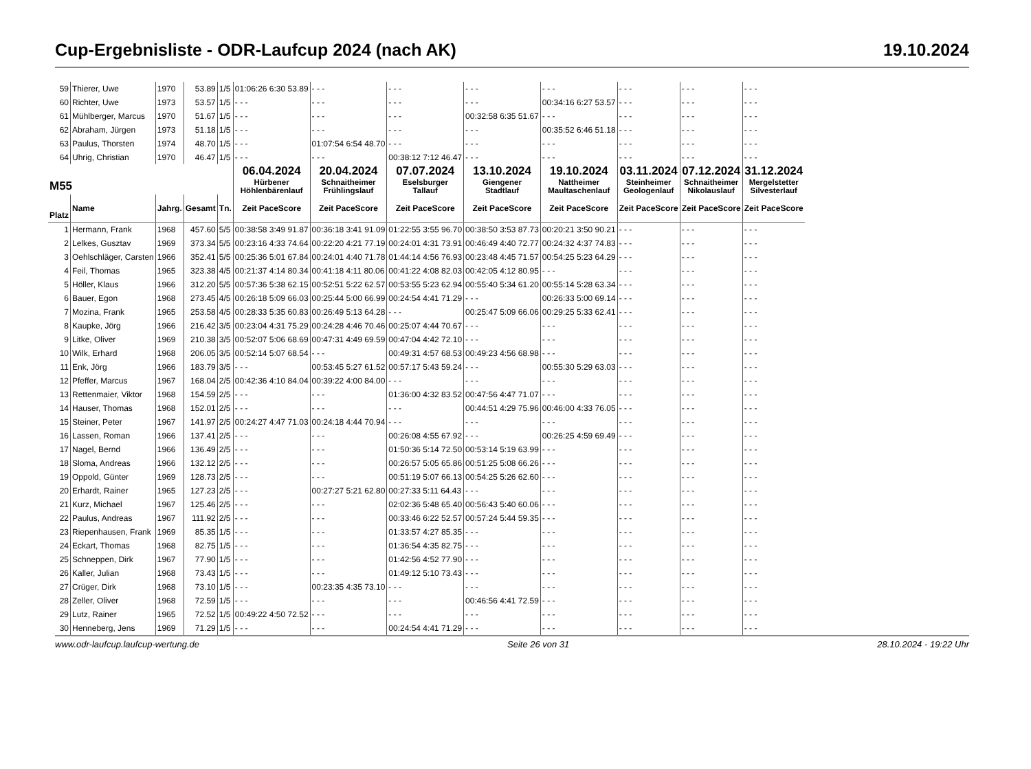Cup-Ergebnisliste - ODR-Laufcup 2024 (nach AK) 19.10.2024
| 59 | Thierer, Uwe | 1970 | 53.89 | 1/5 | 01:06:26 6:30 53.89 | - - - | - - - | - - - | - - - | - - - | - - - | - - - |
| 60 | Richter, Uwe | 1973 | 53.57 | 1/5 | - - - | - - - | - - - | - - - | 00:34:16 6:27 53.57 | - - - | - - - | - - - |
| 61 | Mühlberger, Marcus | 1970 | 51.67 | 1/5 | - - - | - - - | - - - | 00:32:58 6:35 51.67 | - - - | - - - | - - - | - - - |
| 62 | Abraham, Jürgen | 1973 | 51.18 | 1/5 | - - - | - - - | - - - | - - - | 00:35:52 6:46 51.18 | - - - | - - - | - - - |
| 63 | Paulus, Thorsten | 1974 | 48.70 | 1/5 | - - - | 01:07:54 6:54 48.70 | - - - | - - - | - - - | - - - | - - - | - - - |
| 64 | Uhrig, Christian | 1970 | 46.47 | 1/5 | - - - | - - - | 00:38:12 7:12 46.47 | - - - | - - - | - - - | - - - | - - - |
| M55 | | | | | 06.04.2024 Hürbener Höhlenbärenlauf | 20.04.2024 Schnaitheimer Frühlingslauf | 07.07.2024 Eselsburger Tallauf | 13.10.2024 Giengener Stadtlauf | 19.10.2024 Nattheimer Maultaschenlauf | 03.11.2024 Steinheimer Geologenlauf | 07.12.2024 Schnaitheimer Nikolauslauf | 31.12.2024 Mergelstetter Silvesterlauf |
| Platz | Name | Jahrg. | Gesamt | Tn. | Zeit PaceScore | Zeit PaceScore | Zeit PaceScore | Zeit PaceScore | Zeit PaceScore | Zeit PaceScore | Zeit PaceScore | Zeit PaceScore |
| 1 | Hermann, Frank | 1968 | 457.60 | 5/5 | 00:38:58 3:49 91.87 | 00:36:18 3:41 91.09 | 01:22:55 3:55 96.70 | 00:38:50 3:53 87.73 | 00:20:21 3:50 90.21 | - - - | - - - | - - - |
| 2 | Lelkes, Gusztav | 1969 | 373.34 | 5/5 | 00:23:16 4:33 74.64 | 00:22:20 4:21 77.19 | 00:24:01 4:31 73.91 | 00:46:49 4:40 72.77 | 00:24:32 4:37 74.83 | - - - | - - - | - - - |
| 3 | Oehlschläger, Carsten | 1966 | 352.41 | 5/5 | 00:25:36 5:01 67.84 | 00:24:01 4:40 71.78 | 01:44:14 4:56 76.93 | 00:23:48 4:45 71.57 | 00:54:25 5:23 64.29 | - - - | - - - | - - - |
| 4 | Feil, Thomas | 1965 | 323.38 | 4/5 | 00:21:37 4:14 80.34 | 00:41:18 4:11 80.06 | 00:41:22 4:08 82.03 | 00:42:05 4:12 80.95 | - - - | - - - | - - - | - - - |
| 5 | Höller, Klaus | 1966 | 312.20 | 5/5 | 00:57:36 5:38 62.15 | 00:52:51 5:22 62.57 | 00:53:55 5:23 62.94 | 00:55:40 5:34 61.20 | 00:55:14 5:28 63.34 | - - - | - - - | - - - |
| 6 | Bauer, Egon | 1968 | 273.45 | 4/5 | 00:26:18 5:09 66.03 | 00:25:44 5:00 66.99 | 00:24:54 4:41 71.29 | - - - | 00:26:33 5:00 69.14 | - - - | - - - | - - - |
| 7 | Mozina, Frank | 1965 | 253.58 | 4/5 | 00:28:33 5:35 60.83 | 00:26:49 5:13 64.28 | - - - | 00:25:47 5:09 66.06 | 00:29:25 5:33 62.41 | - - - | - - - | - - - |
| 8 | Kaupke, Jörg | 1966 | 216.42 | 3/5 | 00:23:04 4:31 75.29 | 00:24:28 4:46 70.46 | 00:25:07 4:44 70.67 | - - - | - - - | - - - | - - - | - - - |
| 9 | Litke, Oliver | 1969 | 210.38 | 3/5 | 00:52:07 5:06 68.69 | 00:47:31 4:49 69.59 | 00:47:04 4:42 72.10 | - - - | - - - | - - - | - - - | - - - |
| 10 | Wilk, Erhard | 1968 | 206.05 | 3/5 | 00:52:14 5:07 68.54 | - - - | 00:49:31 4:57 68.53 | 00:49:23 4:56 68.98 | - - - | - - - | - - - | - - - |
| 11 | Enk, Jörg | 1966 | 183.79 | 3/5 | - - - | 00:53:45 5:27 61.52 | 00:57:17 5:43 59.24 | - - - | 00:55:30 5:29 63.03 | - - - | - - - | - - - |
| 12 | Pfeffer, Marcus | 1967 | 168.04 | 2/5 | 00:42:36 4:10 84.04 | 00:39:22 4:00 84.00 | - - - | - - - | - - - | - - - | - - - | - - - |
| 13 | Rettenmaier, Viktor | 1968 | 154.59 | 2/5 | - - - | - - - | 01:36:00 4:32 83.52 | 00:47:56 4:47 71.07 | - - - | - - - | - - - | - - - |
| 14 | Hauser, Thomas | 1968 | 152.01 | 2/5 | - - - | - - - | - - - | 00:44:51 4:29 75.96 | 00:46:00 4:33 76.05 | - - - | - - - | - - - |
| 15 | Steiner, Peter | 1967 | 141.97 | 2/5 | 00:24:27 4:47 71.03 | 00:24:18 4:44 70.94 | - - - | - - - | - - - | - - - | - - - | - - - |
| 16 | Lassen, Roman | 1966 | 137.41 | 2/5 | - - - | - - - | 00:26:08 4:55 67.92 | - - - | 00:26:25 4:59 69.49 | - - - | - - - | - - - |
| 17 | Nagel, Bernd | 1966 | 136.49 | 2/5 | - - - | - - - | 01:50:36 5:14 72.50 | 00:53:14 5:19 63.99 | - - - | - - - | - - - | - - - |
| 18 | Sloma, Andreas | 1966 | 132.12 | 2/5 | - - - | - - - | 00:26:57 5:05 65.86 | 00:51:25 5:08 66.26 | - - - | - - - | - - - | - - - |
| 19 | Oppold, Günter | 1969 | 128.73 | 2/5 | - - - | - - - | 00:51:19 5:07 66.13 | 00:54:25 5:26 62.60 | - - - | - - - | - - - | - - - |
| 20 | Erhardt, Rainer | 1965 | 127.23 | 2/5 | - - - | 00:27:27 5:21 62.80 | 00:27:33 5:11 64.43 | - - - | - - - | - - - | - - - | - - - |
| 21 | Kurz, Michael | 1967 | 125.46 | 2/5 | - - - | - - - | 02:02:36 5:48 65.40 | 00:56:43 5:40 60.06 | - - - | - - - | - - - | - - - |
| 22 | Paulus, Andreas | 1967 | 111.92 | 2/5 | - - - | - - - | 00:33:46 6:22 52.57 | 00:57:24 5:44 59.35 | - - - | - - - | - - - | - - - |
| 23 | Riepenhausen, Frank | 1969 | 85.35 | 1/5 | - - - | - - - | 01:33:57 4:27 85.35 | - - - | - - - | - - - | - - - | - - - |
| 24 | Eckart, Thomas | 1968 | 82.75 | 1/5 | - - - | - - - | 01:36:54 4:35 82.75 | - - - | - - - | - - - | - - - | - - - |
| 25 | Schneppen, Dirk | 1967 | 77.90 | 1/5 | - - - | - - - | 01:42:56 4:52 77.90 | - - - | - - - | - - - | - - - | - - - |
| 26 | Kaller, Julian | 1968 | 73.43 | 1/5 | - - - | - - - | 01:49:12 5:10 73.43 | - - - | - - - | - - - | - - - | - - - |
| 27 | Crüger, Dirk | 1968 | 73.10 | 1/5 | - - - | 00:23:35 4:35 73.10 | - - - | - - - | - - - | - - - | - - - | - - - |
| 28 | Zeller, Oliver | 1968 | 72.59 | 1/5 | - - - | - - - | - - - | 00:46:56 4:41 72.59 | - - - | - - - | - - - | - - - |
| 29 | Lutz, Rainer | 1965 | 72.52 | 1/5 | 00:49:22 4:50 72.52 | - - - | - - - | - - - | - - - | - - - | - - - | - - - |
| 30 | Henneberg, Jens | 1969 | 71.29 | 1/5 | - - - | - - - | 00:24:54 4:41 71.29 | - - - | - - - | - - - | - - - | - - - |
www.odr-laufcup.laufcup-wertung.de Seite 26 von 31 28.10.2024 - 19:22 Uhr